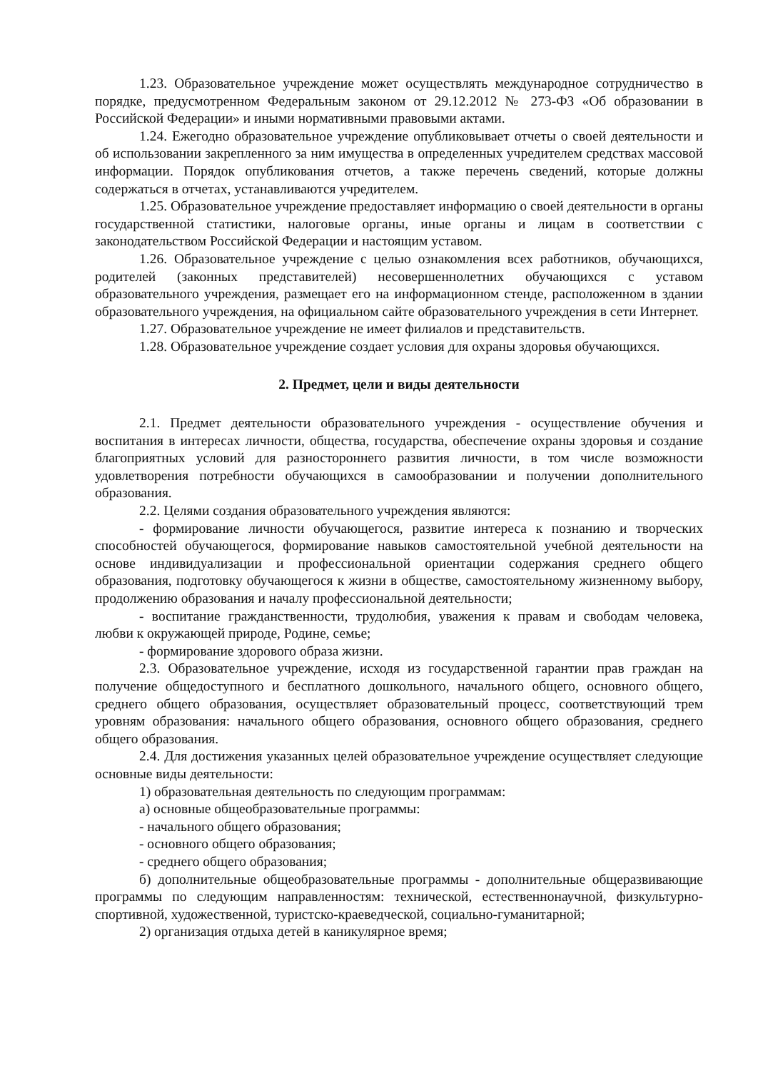1.23. Образовательное учреждение может осуществлять международное сотрудничество в порядке, предусмотренном Федеральным законом от 29.12.2012 № 273-ФЗ «Об образовании в Российской Федерации» и иными нормативными правовыми актами.
1.24. Ежегодно образовательное учреждение опубликовывает отчеты о своей деятельности и об использовании закрепленного за ним имущества в определенных учредителем средствах массовой информации. Порядок опубликования отчетов, а также перечень сведений, которые должны содержаться в отчетах, устанавливаются учредителем.
1.25. Образовательное учреждение предоставляет информацию о своей деятельности в органы государственной статистики, налоговые органы, иные органы и лицам в соответствии с законодательством Российской Федерации и настоящим уставом.
1.26. Образовательное учреждение с целью ознакомления всех работников, обучающихся, родителей (законных представителей) несовершеннолетних обучающихся с уставом образовательного учреждения, размещает его на информационном стенде, расположенном в здании образовательного учреждения, на официальном сайте образовательного учреждения в сети Интернет.
1.27. Образовательное учреждение не имеет филиалов и представительств.
1.28. Образовательное учреждение создает условия для охраны здоровья обучающихся.
2. Предмет, цели и виды деятельности
2.1. Предмет деятельности образовательного учреждения - осуществление обучения и воспитания в интересах личности, общества, государства, обеспечение охраны здоровья и создание благоприятных условий для разностороннего развития личности, в том числе возможности удовлетворения потребности обучающихся в самообразовании и получении дополнительного образования.
2.2. Целями создания образовательного учреждения являются:
- формирование личности обучающегося, развитие интереса к познанию и творческих способностей обучающегося, формирование навыков самостоятельной учебной деятельности на основе индивидуализации и профессиональной ориентации содержания среднего общего образования, подготовку обучающегося к жизни в обществе, самостоятельному жизненному выбору, продолжению образования и началу профессиональной деятельности;
- воспитание гражданственности, трудолюбия, уважения к правам и свободам человека, любви к окружающей природе, Родине, семье;
- формирование здорового образа жизни.
2.3. Образовательное учреждение, исходя из государственной гарантии прав граждан на получение общедоступного и бесплатного дошкольного, начального общего, основного общего, среднего общего образования, осуществляет образовательный процесс, соответствующий трем уровням образования: начального общего образования, основного общего образования, среднего общего образования.
2.4. Для достижения указанных целей образовательное учреждение осуществляет следующие основные виды деятельности:
1) образовательная деятельность по следующим программам:
а) основные общеобразовательные программы:
- начального общего образования;
- основного общего образования;
- среднего общего образования;
б) дополнительные общеобразовательные программы - дополнительные общеразвивающие программы по следующим направленностям: технической, естественнонаучной, физкультурно-спортивной, художественной, туристско-краеведческой, социально-гуманитарной;
2) организация отдыха детей в каникулярное время;